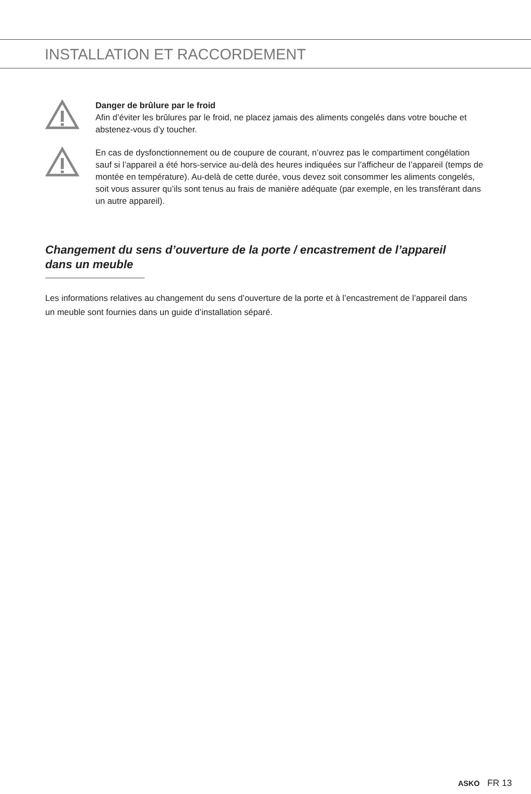INSTALLATION ET RACCORDEMENT
Danger de brûlure par le froid
Afin d’éviter les brûlures par le froid, ne placez jamais des aliments congelés dans votre bouche et abstenez-vous d’y toucher.
En cas de dysfonctionnement ou de coupure de courant, n’ouvrez pas le compartiment congélation sauf si l’appareil a été hors-service au-delà des heures indiquées sur l’afficheur de l’appareil (temps de montée en température). Au-delà de cette durée, vous devez soit consommer les aliments congelés, soit vous assurer qu’ils sont tenus au frais de manière adéquate (par exemple, en les transférant dans un autre appareil).
Changement du sens d’ouverture de la porte / encastrement de l’appareil dans un meuble
Les informations relatives au changement du sens d’ouverture de la porte et à l’encastrement de l’appareil dans un meuble sont fournies dans un guide d’installation séparé.
ASKO FR 13